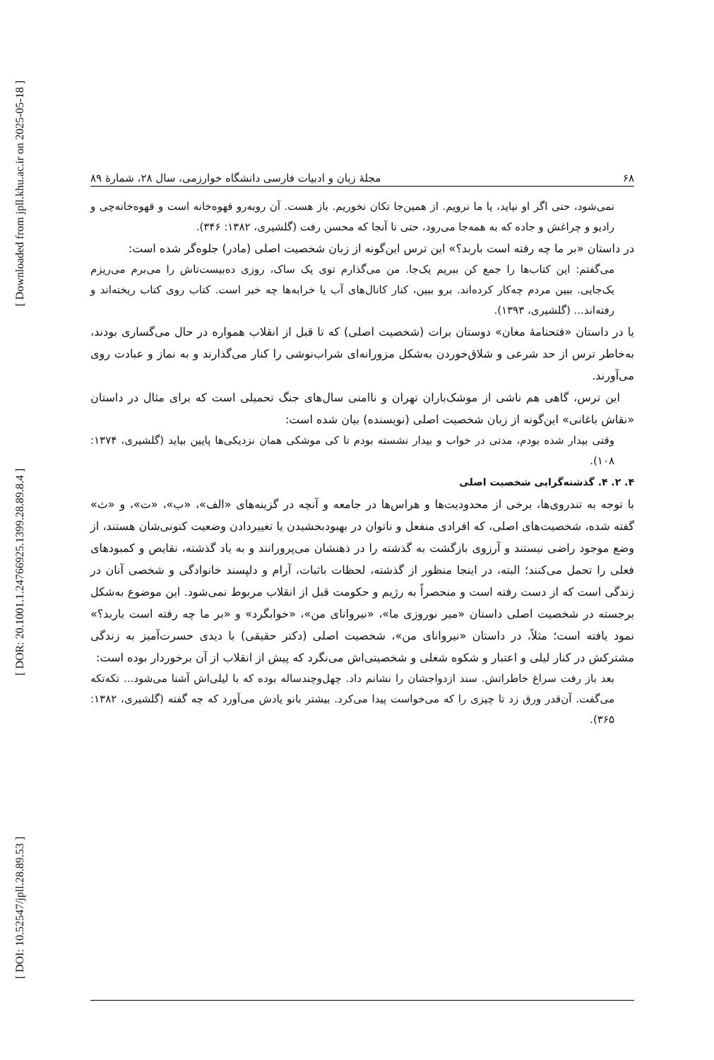[ Downloaded from jpll.khu.ac.ir on 2025-05-18 ]
[ DOR: 20.1001.1.24766925.1399.28.89.8.4 ]
[ DOI: 10.52547/jpll.28.89.53 ]
۶۸ مجلهٔ زبان و ادبیات فارسی دانشگاه خوارزمی، سال ۲۸، شمارهٔ ۸۹
نمی‌شود، حتی اگر او نیاید، یا ما نرویم. از همین‌جا تکان نخوریم. باز هست. آن روبه‌رو قهوه‌خانه است و قهوه‌خانه‌چی و رادیو و چراغش و جاده که به همه‌جا می‌رود، حتی تا آنجا که محسن رفت (گلشیری، ۱۳۸۲: ۳۴۶).
در داستان «بر ما چه رفته است باربد؟» این ترس این‌گونه از زبان شخصیت اصلی (مادر) جلوه‌گر شده است:
می‌گفتم: این کتاب‌ها را جمع کن ببریم یک‌جا. من می‌گذارم توی یک ساک، روزی ده‌بیست‌تاش را می‌برم می‌ریزم یک‌جایی. ببین مردم چه‌کار کرده‌اند. برو ببین، کنار کانال‌های آب یا خرابه‌ها چه خبر است. کتاب روی کتاب ریخته‌اند و رفته‌اند... (گلشیری، ۱۳۹۳).
یا در داستان «فتحنامهٔ مغان» دوستان برات (شخصیت اصلی) که تا قبل از انقلاب همواره در حال می‌گساری بودند، به‌خاطر ترس از حد شرعی و شلاق‌خوردن به‌شکل مزورانه‌ای شراب‌نوشی را کنار می‌گذارند و به نماز و عبادت روی می‌آورند.
این ترس، گاهی هم ناشی از موشک‌باران تهران و ناامنی سال‌های جنگ تحمیلی است که برای مثال در داستان «نقاش باغانی» این‌گونه از زبان شخصیت اصلی (نویسنده) بیان شده است:
وقتی بیدار شده بودم، مدتی در خواب و بیدار نشسته بودم تا کی موشکی همان نزدیکی‌ها پایین بیاید (گلشیری، ۱۳۷۴: ۱۰۸).
۴. ۲. ۴. گذشته‌گرایی شخصیت اصلی
با توجه به تندروی‌ها، برخی از محدودیت‌ها و هراس‌ها در جامعه و آنچه در گزینه‌های «الف»، «ب»، «ت»، و «ث» گفته شده، شخصیت‌های اصلی، که افرادی منفعل و ناتوان در بهبودبخشیدن یا تغییردادن وضعیت کنونی‌شان هستند، از وضع موجود راضی نیستند و آرزوی بازگشت به گذشته را در ذهنشان می‌پرورانند و به یاد گذشته، نقایص و کمبودهای فعلی را تحمل می‌کنند؛ البته، در اینجا منظور از گذشته، لحظات باثبات، آرام و دلپسند خانوادگی و شخصی آنان در زندگی است که از دست رفته است و منحصراً به رژیم و حکومت قبل از انقلاب مربوط نمی‌شود. این موضوع به‌شکل برجسته در شخصیت اصلی داستان «میر نوروزی ما»، «نیروانای من»، «خوابگرد» و «بر ما چه رفته است باربد؟» نمود یافته است؛ مثلاً، در داستان «نیروانای من»، شخصیت اصلی (دکتر حقیقی) با دیدی حسرت‌آمیز به زندگی مشترکش در کنار لیلی و اعتبار و شکوه شغلی و شخصیتی‌اش می‌نگرد که پیش از انقلاب از آن برخوردار بوده است:
بعد باز رفت سراغ خاطراتش. سند ازدواجشان را نشانم داد. چهل‌وچندساله بوده که با لیلی‌اش آشنا می‌شود... تکه‌تکه می‌گفت. آن‌قدر ورق زد تا چیزی را که می‌خواست پیدا می‌کرد. بیشتر بانو یادش می‌آورد که چه گفته (گلشیری، ۱۳۸۲: ۳۶۵).